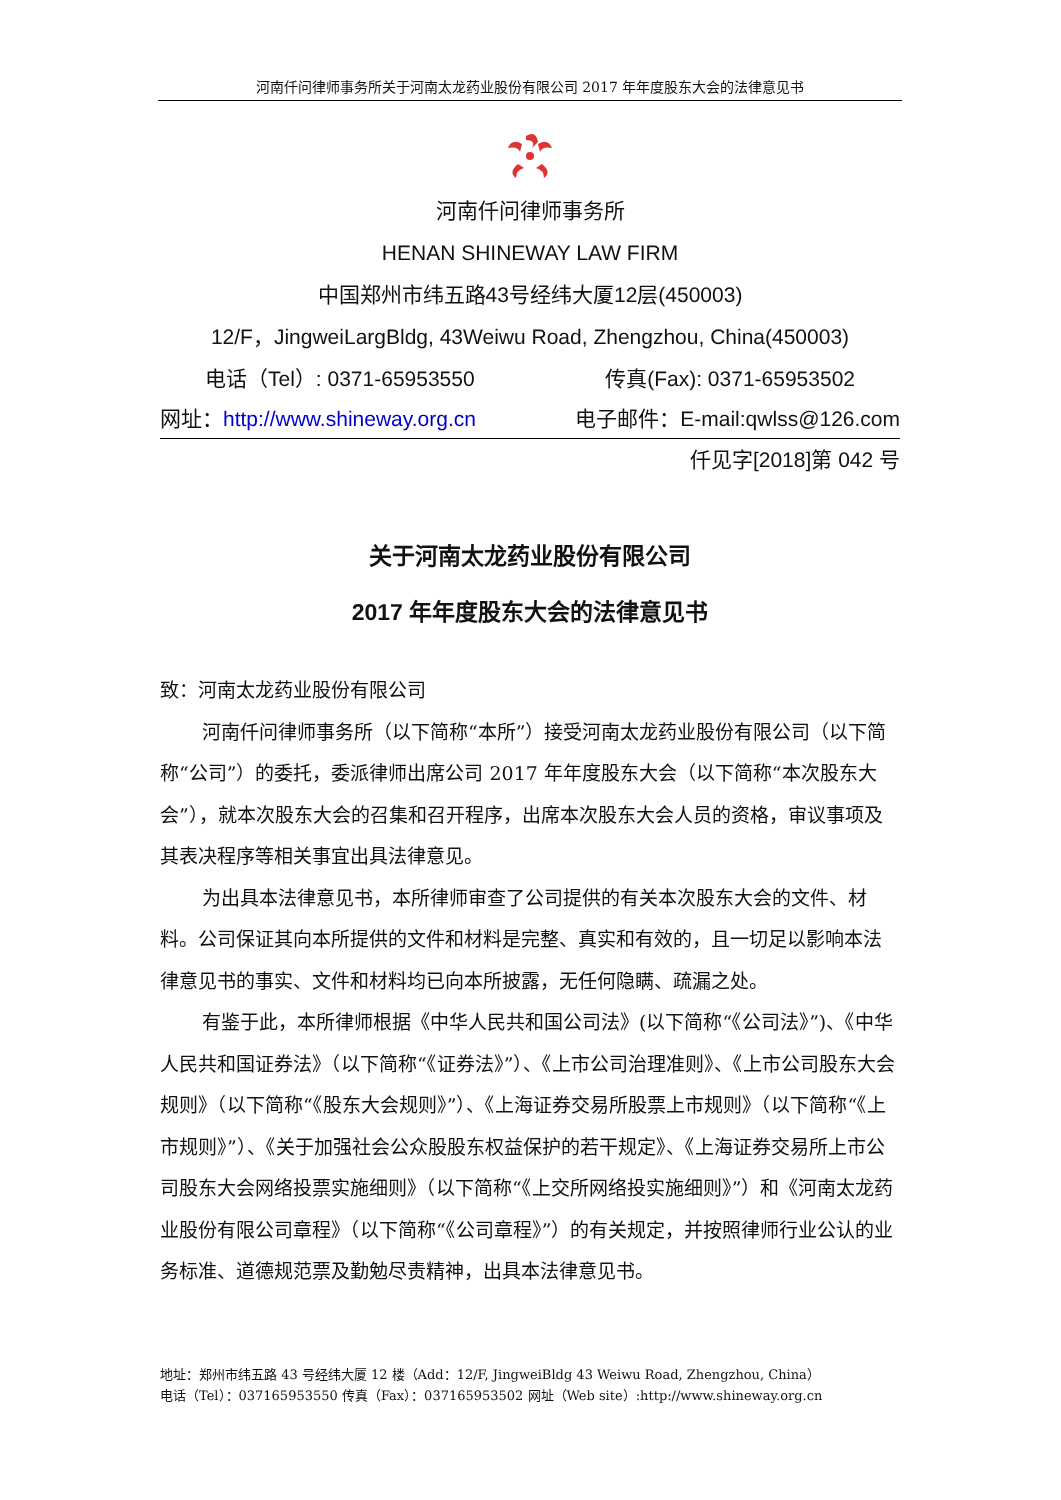河南仟问律师事务所关于河南太龙药业股份有限公司 2017 年年度股东大会的法律意见书
河南仟问律师事务所
HENAN SHINEWAY LAW FIRM
中国郑州市纬五路43号经纬大厦12层(450003)
12/F，JingweiLargBldg, 43Weiwu Road, Zhengzhou, China(450003)
电话（Tel）: 0371-65953550 传真(Fax): 0371-65953502
网址：http://www.shineway.org.cn 电子邮件：E-mail:qwlss@126.com
仟见字[2018]第 042 号
关于河南太龙药业股份有限公司
2017 年年度股东大会的法律意见书
致：河南太龙药业股份有限公司
河南仟问律师事务所（以下简称“本所”）接受河南太龙药业股份有限公司（以下简称“公司”）的委托，委派律师出席公司 2017 年年度股东大会（以下简称“本次股东大会”），就本次股东大会的召集和召开程序，出席本次股东大会人员的资格，审议事项及其表决程序等相关事宜出具法律意见。
为出具本法律意见书，本所律师审查了公司提供的有关本次股东大会的文件、材料。公司保证其向本所提供的文件和材料是完整、真实和有效的，且一切足以影响本法律意见书的事实、文件和材料均已向本所披露，无任何隐瞒、疏漏之处。
有鉴于此，本所律师根据《中华人民共和国公司法》(以下简称“《公司法》”)、《中华人民共和国证券法》（以下简称“《证券法》”）、《上市公司治理准则》、《上市公司股东大会规则》（以下简称“《股东大会规则》”）、《上海证券交易所股票上市规则》（以下简称“《上市规则》”）、《关于加强社会公众股股东权益保护的若干规定》、《上海证券交易所上市公司股东大会网络投票实施细则》（以下简称“《上交所网络投实施细则》”）和《河南太龙药业股份有限公司章程》（以下简称“《公司章程》”）的有关规定，并按照律师行业公认的业务标准、道德规范票及勤勉尽责精神，出具本法律意见书。
地址：郑州市纬五路 43 号经纬大厦 12 楼（Add：12/F, JingweiBldg 43 Weiwu Road, Zhengzhou, China）
电话（Tel）：037165953550 传真（Fax）：037165953502 网址（Web site）:http://www.shineway.org.cn